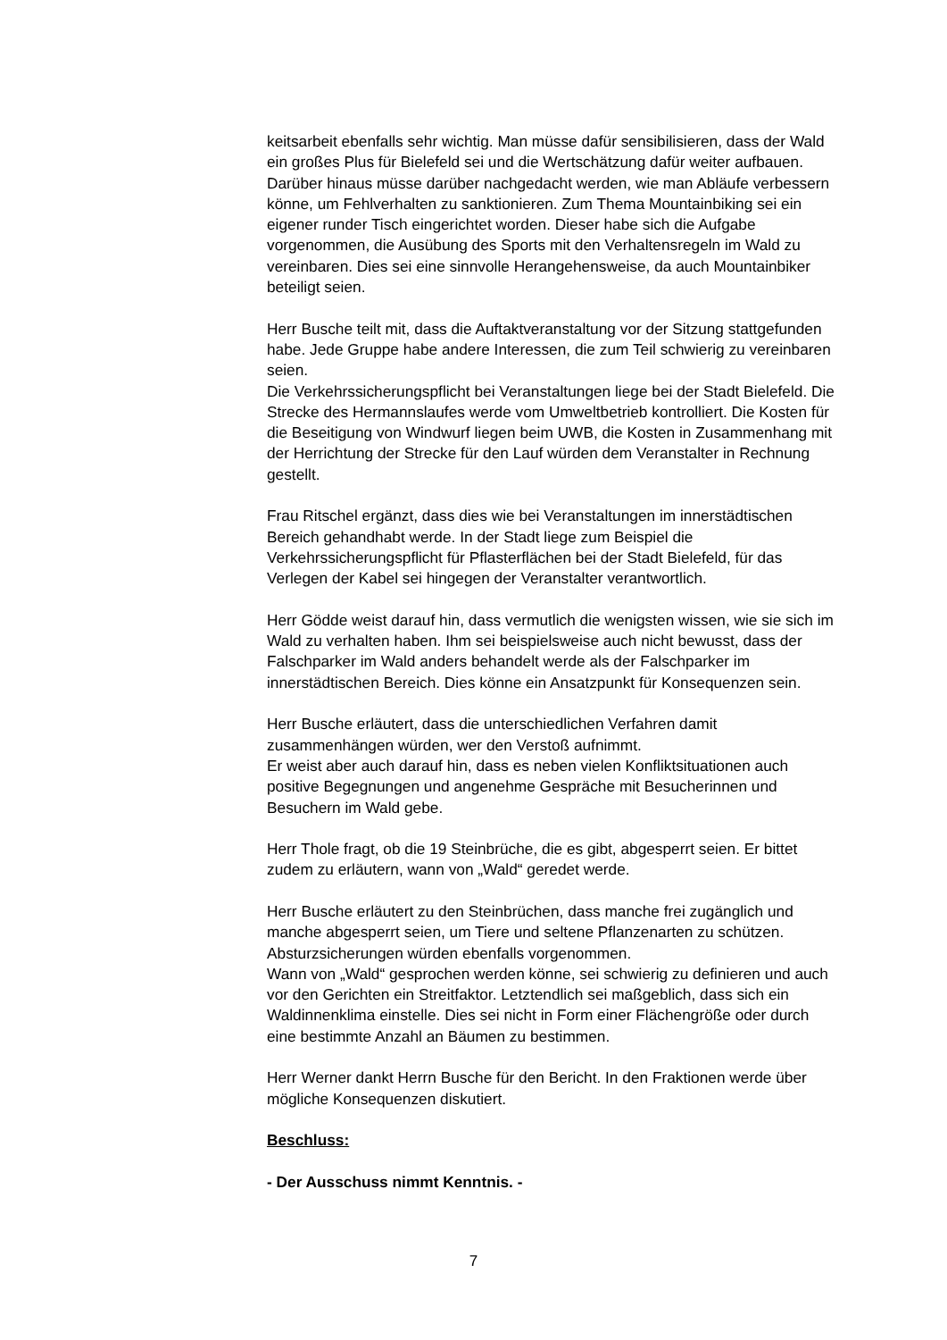keitsarbeit ebenfalls sehr wichtig. Man müsse dafür sensibilisieren, dass der Wald ein großes Plus für Bielefeld sei und die Wertschätzung dafür weiter aufbauen. Darüber hinaus müsse darüber nachgedacht werden, wie man Abläufe verbessern könne, um Fehlverhalten zu sanktionieren. Zum Thema Mountainbiking sei ein eigener runder Tisch eingerichtet worden. Dieser habe sich die Aufgabe vorgenommen, die Ausübung des Sports mit den Verhaltensregeln im Wald zu vereinbaren. Dies sei eine sinnvolle Herangehensweise, da auch Mountainbiker beteiligt seien.
Herr Busche teilt mit, dass die Auftaktveranstaltung vor der Sitzung stattgefunden habe. Jede Gruppe habe andere Interessen, die zum Teil schwierig zu vereinbaren seien.
Die Verkehrssicherungspflicht bei Veranstaltungen liege bei der Stadt Bielefeld. Die Strecke des Hermannslaufes werde vom Umweltbetrieb kontrolliert. Die Kosten für die Beseitigung von Windwurf liegen beim UWB, die Kosten in Zusammenhang mit der Herrichtung der Strecke für den Lauf würden dem Veranstalter in Rechnung gestellt.
Frau Ritschel ergänzt, dass dies wie bei Veranstaltungen im innerstädtischen Bereich gehandhabt werde. In der Stadt liege zum Beispiel die Verkehrssicherungspflicht für Pflasterflächen bei der Stadt Bielefeld, für das Verlegen der Kabel sei hingegen der Veranstalter verantwortlich.
Herr Gödde weist darauf hin, dass vermutlich die wenigsten wissen, wie sie sich im Wald zu verhalten haben. Ihm sei beispielsweise auch nicht bewusst, dass der Falschparker im Wald anders behandelt werde als der Falschparker im innerstädtischen Bereich. Dies könne ein Ansatzpunkt für Konsequenzen sein.
Herr Busche erläutert, dass die unterschiedlichen Verfahren damit zusammenhängen würden, wer den Verstoß aufnimmt.
Er weist aber auch darauf hin, dass es neben vielen Konfliktsituationen auch positive Begegnungen und angenehme Gespräche mit Besucherinnen und Besuchern im Wald gebe.
Herr Thole fragt, ob die 19 Steinbrüche, die es gibt, abgesperrt seien. Er bittet zudem zu erläutern, wann von „Wald“ geredet werde.
Herr Busche erläutert zu den Steinbrüchen, dass manche frei zugänglich und manche abgesperrt seien, um Tiere und seltene Pflanzenarten zu schützen. Absturzsicherungen würden ebenfalls vorgenommen.
Wann von „Wald“ gesprochen werden könne, sei schwierig zu definieren und auch vor den Gerichten ein Streitfaktor. Letztendlich sei maßgeblich, dass sich ein Waldinnenklima einstelle. Dies sei nicht in Form einer Flächengröße oder durch eine bestimmte Anzahl an Bäumen zu bestimmen.
Herr Werner dankt Herrn Busche für den Bericht. In den Fraktionen werde über mögliche Konsequenzen diskutiert.
Beschluss:
- Der Ausschuss nimmt Kenntnis. -
7